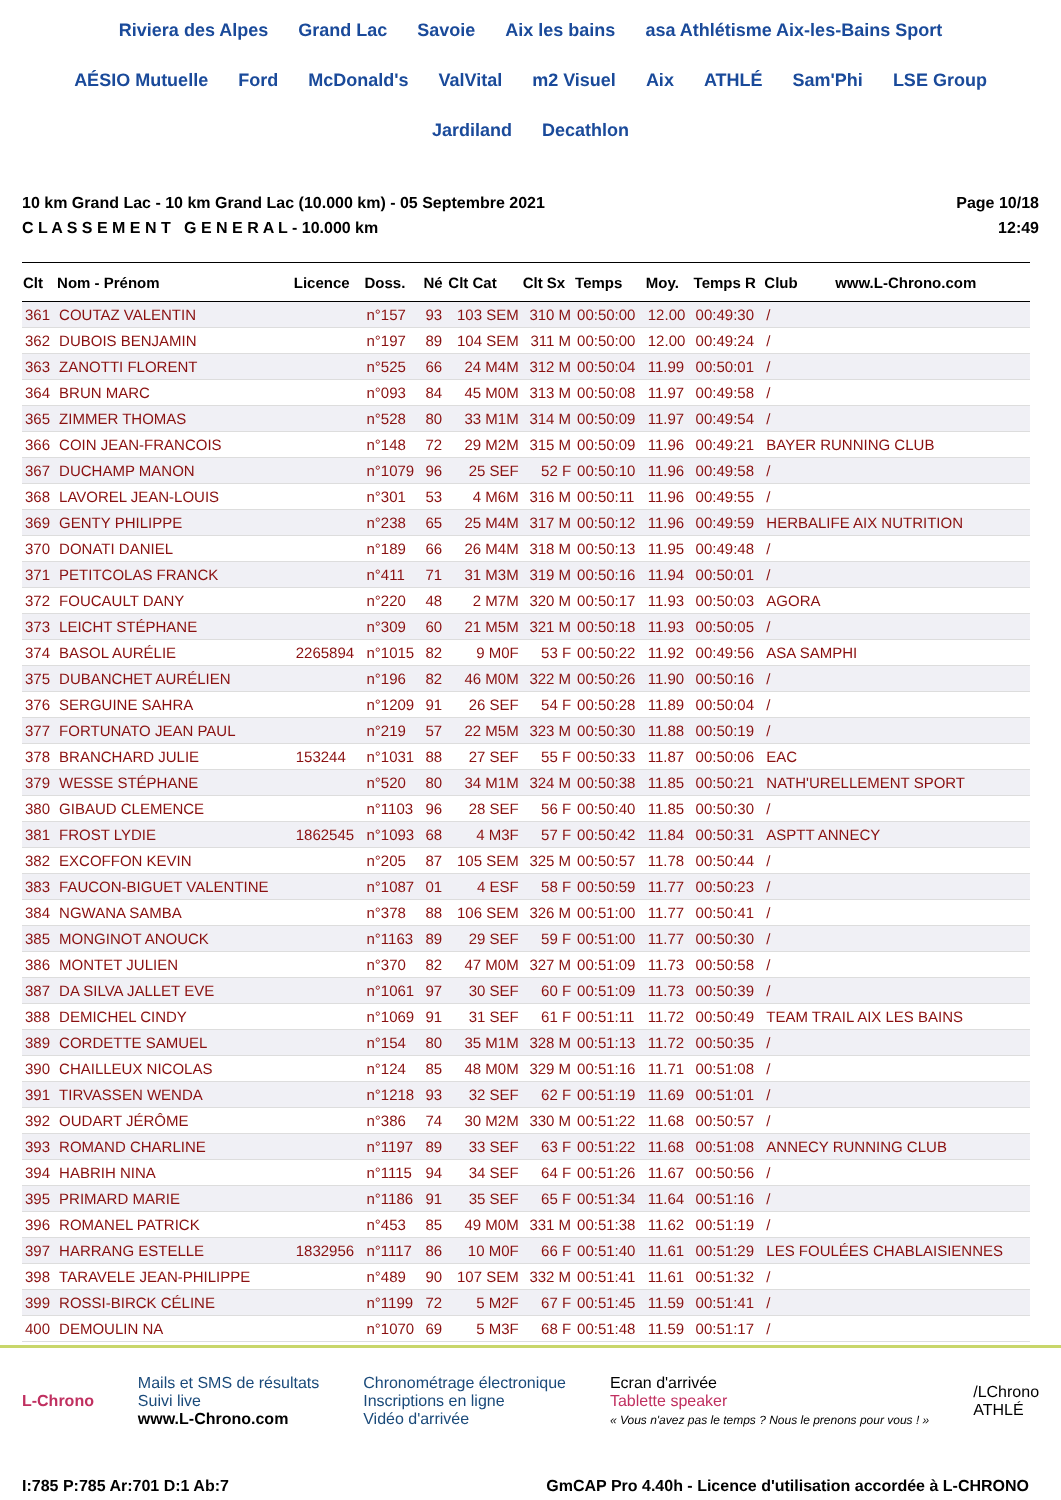Riviera des Alpes Grand Lac Savoie Aix les bains asa Athlétisme Aix-les-Bains Sport AÉSIO Mutuelle Ford McDonald's ValVital m2 Visuel Aix ATHLÉ Sam'Phi LSE Group Jardiland Decathlon
10 km Grand Lac - 10 km Grand Lac (10.000 km) - 05 Septembre 2021
C L A S S E M E N T G E N E R A L - 10.000 km
Page 10/18
12:49
| Clt | Nom - Prénom | Licence | Doss. | Né | Clt Cat | Clt Sx | Temps | Moy. | Temps R | Club www.L-Chrono.com |
| --- | --- | --- | --- | --- | --- | --- | --- | --- | --- | --- |
| 361 | COUTAZ VALENTIN | | n°157 | 93 | 103 SEM | 310 M | 00:50:00 | 12.00 | 00:49:30 | / |
| 362 | DUBOIS BENJAMIN | | n°197 | 89 | 104 SEM | 311 M | 00:50:00 | 12.00 | 00:49:24 | / |
| 363 | ZANOTTI FLORENT | | n°525 | 66 | 24 M4M | 312 M | 00:50:04 | 11.99 | 00:50:01 | / |
| 364 | BRUN MARC | | n°093 | 84 | 45 M0M | 313 M | 00:50:08 | 11.97 | 00:49:58 | / |
| 365 | ZIMMER THOMAS | | n°528 | 80 | 33 M1M | 314 M | 00:50:09 | 11.97 | 00:49:54 | / |
| 366 | COIN JEAN-FRANCOIS | | n°148 | 72 | 29 M2M | 315 M | 00:50:09 | 11.96 | 00:49:21 | BAYER RUNNING CLUB |
| 367 | DUCHAMP MANON | | n°1079 | 96 | 25 SEF | 52 F | 00:50:10 | 11.96 | 00:49:58 | / |
| 368 | LAVOREL JEAN-LOUIS | | n°301 | 53 | 4 M6M | 316 M | 00:50:11 | 11.96 | 00:49:55 | / |
| 369 | GENTY PHILIPPE | | n°238 | 65 | 25 M4M | 317 M | 00:50:12 | 11.96 | 00:49:59 | HERBALIFE AIX NUTRITION |
| 370 | DONATI DANIEL | | n°189 | 66 | 26 M4M | 318 M | 00:50:13 | 11.95 | 00:49:48 | / |
| 371 | PETITCOLAS FRANCK | | n°411 | 71 | 31 M3M | 319 M | 00:50:16 | 11.94 | 00:50:01 | / |
| 372 | FOUCAULT DANY | | n°220 | 48 | 2 M7M | 320 M | 00:50:17 | 11.93 | 00:50:03 | AGORA |
| 373 | LEICHT STÉPHANE | | n°309 | 60 | 21 M5M | 321 M | 00:50:18 | 11.93 | 00:50:05 | / |
| 374 | BASOL AURÉLIE | 2265894 | n°1015 | 82 | 9 M0F | 53 F | 00:50:22 | 11.92 | 00:49:56 | ASA SAMPHI |
| 375 | DUBANCHET AURÉLIEN | | n°196 | 82 | 46 M0M | 322 M | 00:50:26 | 11.90 | 00:50:16 | / |
| 376 | SERGUINE SAHRA | | n°1209 | 91 | 26 SEF | 54 F | 00:50:28 | 11.89 | 00:50:04 | / |
| 377 | FORTUNATO JEAN PAUL | | n°219 | 57 | 22 M5M | 323 M | 00:50:30 | 11.88 | 00:50:19 | / |
| 378 | BRANCHARD JULIE | 153244 | n°1031 | 88 | 27 SEF | 55 F | 00:50:33 | 11.87 | 00:50:06 | EAC |
| 379 | WESSE STÉPHANE | | n°520 | 80 | 34 M1M | 324 M | 00:50:38 | 11.85 | 00:50:21 | NATH'URELLEMENT SPORT |
| 380 | GIBAUD CLEMENCE | | n°1103 | 96 | 28 SEF | 56 F | 00:50:40 | 11.85 | 00:50:30 | / |
| 381 | FROST LYDIE | 1862545 | n°1093 | 68 | 4 M3F | 57 F | 00:50:42 | 11.84 | 00:50:31 | ASPTT ANNECY |
| 382 | EXCOFFON KEVIN | | n°205 | 87 | 105 SEM | 325 M | 00:50:57 | 11.78 | 00:50:44 | / |
| 383 | FAUCON-BIGUET VALENTINE | | n°1087 | 01 | 4 ESF | 58 F | 00:50:59 | 11.77 | 00:50:23 | / |
| 384 | NGWANA SAMBA | | n°378 | 88 | 106 SEM | 326 M | 00:51:00 | 11.77 | 00:50:41 | / |
| 385 | MONGINOT ANOUCK | | n°1163 | 89 | 29 SEF | 59 F | 00:51:00 | 11.77 | 00:50:30 | / |
| 386 | MONTET JULIEN | | n°370 | 82 | 47 M0M | 327 M | 00:51:09 | 11.73 | 00:50:58 | / |
| 387 | DA SILVA JALLET EVE | | n°1061 | 97 | 30 SEF | 60 F | 00:51:09 | 11.73 | 00:50:39 | / |
| 388 | DEMICHEL CINDY | | n°1069 | 91 | 31 SEF | 61 F | 00:51:11 | 11.72 | 00:50:49 | TEAM TRAIL AIX LES BAINS |
| 389 | CORDETTE SAMUEL | | n°154 | 80 | 35 M1M | 328 M | 00:51:13 | 11.72 | 00:50:35 | / |
| 390 | CHAILLEUX NICOLAS | | n°124 | 85 | 48 M0M | 329 M | 00:51:16 | 11.71 | 00:51:08 | / |
| 391 | TIRVASSEN WENDA | | n°1218 | 93 | 32 SEF | 62 F | 00:51:19 | 11.69 | 00:51:01 | / |
| 392 | OUDART JÉRÔME | | n°386 | 74 | 30 M2M | 330 M | 00:51:22 | 11.68 | 00:50:57 | / |
| 393 | ROMAND CHARLINE | | n°1197 | 89 | 33 SEF | 63 F | 00:51:22 | 11.68 | 00:51:08 | ANNECY RUNNING CLUB |
| 394 | HABRIH NINA | | n°1115 | 94 | 34 SEF | 64 F | 00:51:26 | 11.67 | 00:50:56 | / |
| 395 | PRIMARD MARIE | | n°1186 | 91 | 35 SEF | 65 F | 00:51:34 | 11.64 | 00:51:16 | / |
| 396 | ROMANEL PATRICK | | n°453 | 85 | 49 M0M | 331 M | 00:51:38 | 11.62 | 00:51:19 | / |
| 397 | HARRANG ESTELLE | 1832956 | n°1117 | 86 | 10 M0F | 66 F | 00:51:40 | 11.61 | 00:51:29 | LES FOULÉES CHABLAISIENNES |
| 398 | TARAVELE JEAN-PHILIPPE | | n°489 | 90 | 107 SEM | 332 M | 00:51:41 | 11.61 | 00:51:32 | / |
| 399 | ROSSI-BIRCK CÉLINE | | n°1199 | 72 | 5 M2F | 67 F | 00:51:45 | 11.59 | 00:51:41 | / |
| 400 | DEMOULIN NA | | n°1070 | 69 | 5 M3F | 68 F | 00:51:48 | 11.59 | 00:51:17 | / |
L-Chrono
Mails et SMS de résultats
Suivi live
www.L-Chrono.com
Chronométrage électronique
Inscriptions en ligne
Vidéo d'arrivée
Ecran d'arrivée
Tablette speaker
« Vous n'avez pas le temps ? Nous le prenons pour vous ! »
/LChrono
ATHLÉ
I:785 P:785 Ar:701 D:1 Ab:7 GmCAP Pro 4.40h - Licence d'utilisation accordée à L-CHRONO